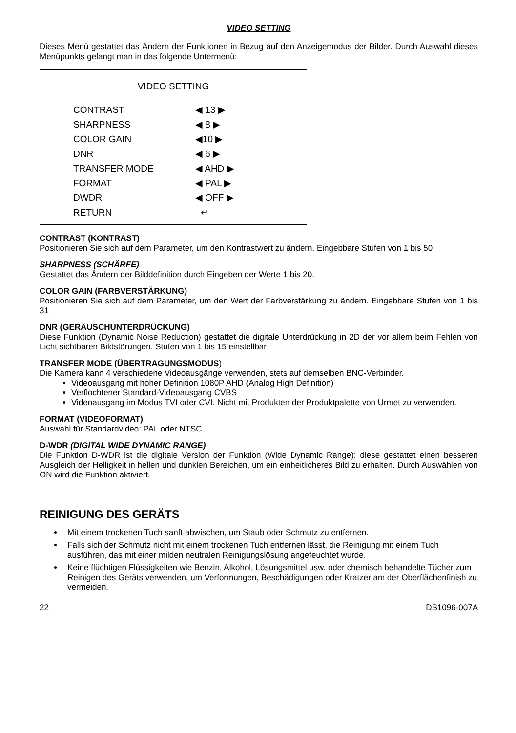VIDEO SETTING
Dieses Menü gestattet das Ändern der Funktionen in Bezug auf den Anzeigemodus der Bilder. Durch Auswahl dieses Menüpunkts gelangt man in das folgende Untermenü:
VIDEO SETTING
CONTRAST ◀ 13 ▶
SHARPNESS ◀ 8 ▶
COLOR GAIN ◀10 ▶
DNR ◀ 6 ▶
TRANSFER MODE ◀ AHD ▶
FORMAT ◀ PAL ▶
DWDR ◀ OFF ▶
RETURN ↵
CONTRAST (KONTRAST)
Positionieren Sie sich auf dem Parameter, um den Kontrastwert zu ändern. Eingebbare Stufen von 1 bis 50
SHARPNESS (SCHÄRFE)
Gestattet das Ändern der Bilddefinition durch Eingeben der Werte 1 bis 20.
COLOR GAIN (FARBVERSTÄRKUNG)
Positionieren Sie sich auf dem Parameter, um den Wert der Farbverstärkung zu ändern. Eingebbare Stufen von 1 bis 31
DNR (GERÄUSCHUNTERDRÜCKUNG)
Diese Funktion (Dynamic Noise Reduction) gestattet die digitale Unterdrückung in 2D der vor allem beim Fehlen von Licht sichtbaren Bildstörungen. Stufen von 1 bis 15 einstellbar
TRANSFER MODE (ÜBERTRAGUNGSMODUS)
Die Kamera kann 4 verschiedene Videoausgänge verwenden, stets auf demselben BNC-Verbinder.
Videoausgang mit hoher Definition 1080P AHD (Analog High Definition)
Verflochtener Standard-Videoausgang CVBS
Videoausgang im Modus TVI oder CVI. Nicht mit Produkten der Produktpalette von Urmet zu verwenden.
FORMAT (VIDEOFORMAT)
Auswahl für Standardvideo: PAL oder NTSC
D-WDR (DIGITAL WIDE DYNAMIC RANGE)
Die Funktion D-WDR ist die digitale Version der Funktion (Wide Dynamic Range): diese gestattet einen besseren Ausgleich der Helligkeit in hellen und dunklen Bereichen, um ein einheitlicheres Bild zu erhalten. Durch Auswählen von ON wird die Funktion aktiviert.
REINIGUNG DES GERÄTS
Mit einem trockenen Tuch sanft abwischen, um Staub oder Schmutz zu entfernen.
Falls sich der Schmutz nicht mit einem trockenen Tuch entfernen lässt, die Reinigung mit einem Tuch ausführen, das mit einer milden neutralen Reinigungslösung angefeuchtet wurde.
Keine flüchtigen Flüssigkeiten wie Benzin, Alkohol, Lösungsmittel usw. oder chemisch behandelte Tücher zum Reinigen des Geräts verwenden, um Verformungen, Beschädigungen oder Kratzer am der Oberflächenfinish zu vermeiden.
22 DS1096-007A